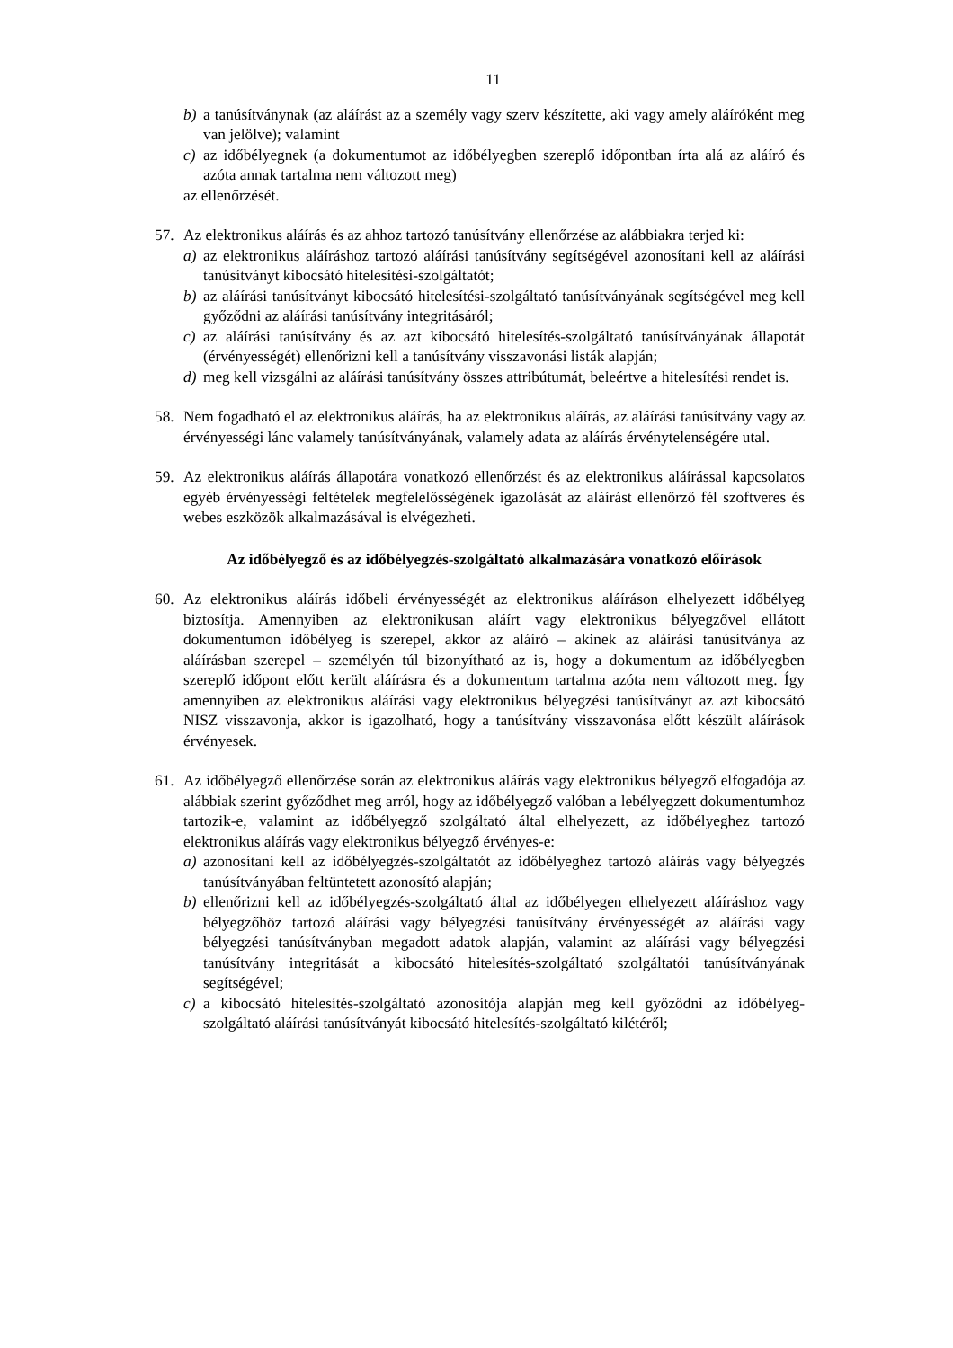11
b) a tanúsítványnak (az aláírást az a személy vagy szerv készítette, aki vagy amely aláíróként meg van jelölve); valamint
c) az időbélyegnek (a dokumentumot az időbélyegben szereplő időpontban írta alá az aláíró és azóta annak tartalma nem változott meg)
az ellenőrzését.
57. Az elektronikus aláírás és az ahhoz tartozó tanúsítvány ellenőrzése az alábbiakra terjed ki:
a) az elektronikus aláíráshoz tartozó aláírási tanúsítvány segítségével azonosítani kell az aláírási tanúsítványt kibocsátó hitelesítési-szolgáltatót;
b) az aláírási tanúsítványt kibocsátó hitelesítési-szolgáltató tanúsítványának segítségével meg kell győződni az aláírási tanúsítvány integritásáról;
c) az aláírási tanúsítvány és az azt kibocsátó hitelesítés-szolgáltató tanúsítványának állapotát (érvényességét) ellenőrizni kell a tanúsítvány visszavonási listák alapján;
d) meg kell vizsgálni az aláírási tanúsítvány összes attribútumát, beleértve a hitelesítési rendet is.
58. Nem fogadható el az elektronikus aláírás, ha az elektronikus aláírás, az aláírási tanúsítvány vagy az érvényességi lánc valamely tanúsítványának, valamely adata az aláírás érvénytelenségére utal.
59. Az elektronikus aláírás állapotára vonatkozó ellenőrzést és az elektronikus aláírással kapcsolatos egyéb érvényességi feltételek megfelelősségének igazolását az aláírást ellenőrző fél szoftveres és webes eszközök alkalmazásával is elvégezheti.
Az időbélyegző és az időbélyegzés-szolgáltató alkalmazására vonatkozó előírások
60. Az elektronikus aláírás időbeli érvényességét az elektronikus aláíráson elhelyezett időbélyeg biztosítja. Amennyiben az elektronikusan aláírt vagy elektronikus bélyegzővel ellátott dokumentumon időbélyeg is szerepel, akkor az aláíró – akinek az aláírási tanúsítványa az aláírásban szerepel – személyén túl bizonyítható az is, hogy a dokumentum az időbélyegben szereplő időpont előtt került aláírásra és a dokumentum tartalma azóta nem változott meg. Így amennyiben az elektronikus aláírási vagy elektronikus bélyegzési tanúsítványt az azt kibocsátó NISZ visszavonja, akkor is igazolható, hogy a tanúsítvány visszavonása előtt készült aláírások érvényesek.
61. Az időbélyegző ellenőrzése során az elektronikus aláírás vagy elektronikus bélyegző elfogadója az alábbiak szerint győződhet meg arról, hogy az időbélyegző valóban a lebélyegzett dokumentumhoz tartozik-e, valamint az időbélyegző szolgáltató által elhelyezett, az időbélyeghez tartozó elektronikus aláírás vagy elektronikus bélyegző érvényes-e:
a) azonosítani kell az időbélyegzés-szolgáltatót az időbélyeghez tartozó aláírás vagy bélyegzés tanúsítványában feltüntetett azonosító alapján;
b) ellenőrizni kell az időbélyegzés-szolgáltató által az időbélyegen elhelyezett aláíráshoz vagy bélyegzőhöz tartozó aláírási vagy bélyegzési tanúsítvány érvényességét az aláírási vagy bélyegzési tanúsítványban megadott adatok alapján, valamint az aláírási vagy bélyegzési tanúsítvány integritását a kibocsátó hitelesítés-szolgáltató szolgáltatói tanúsítványának segítségével;
c) a kibocsátó hitelesítés-szolgáltató azonosítója alapján meg kell győződni az időbélyeg-szolgáltató aláírási tanúsítványát kibocsátó hitelesítés-szolgáltató kilétéről;